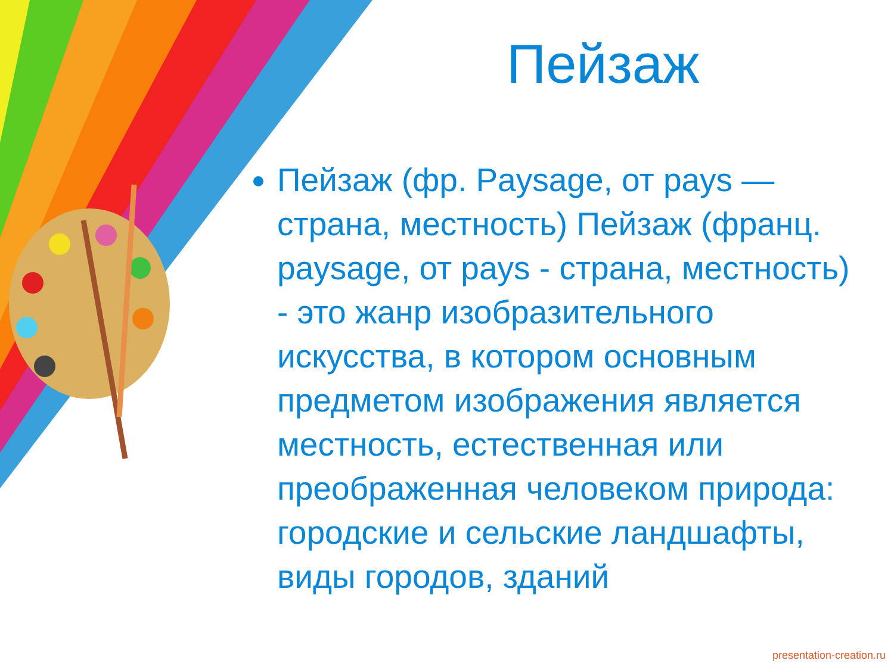Пейзаж
Пейзаж (фр. Paysage, от pays — страна, местность) Пейзаж (франц. paysage, от pays - страна, местность) - это жанр изобразительного искусства, в котором основным предметом изображения является местность, естественная или преображенная человеком природа: городские и сельские ландшафты, виды городов, зданий
presentation-creation.ru